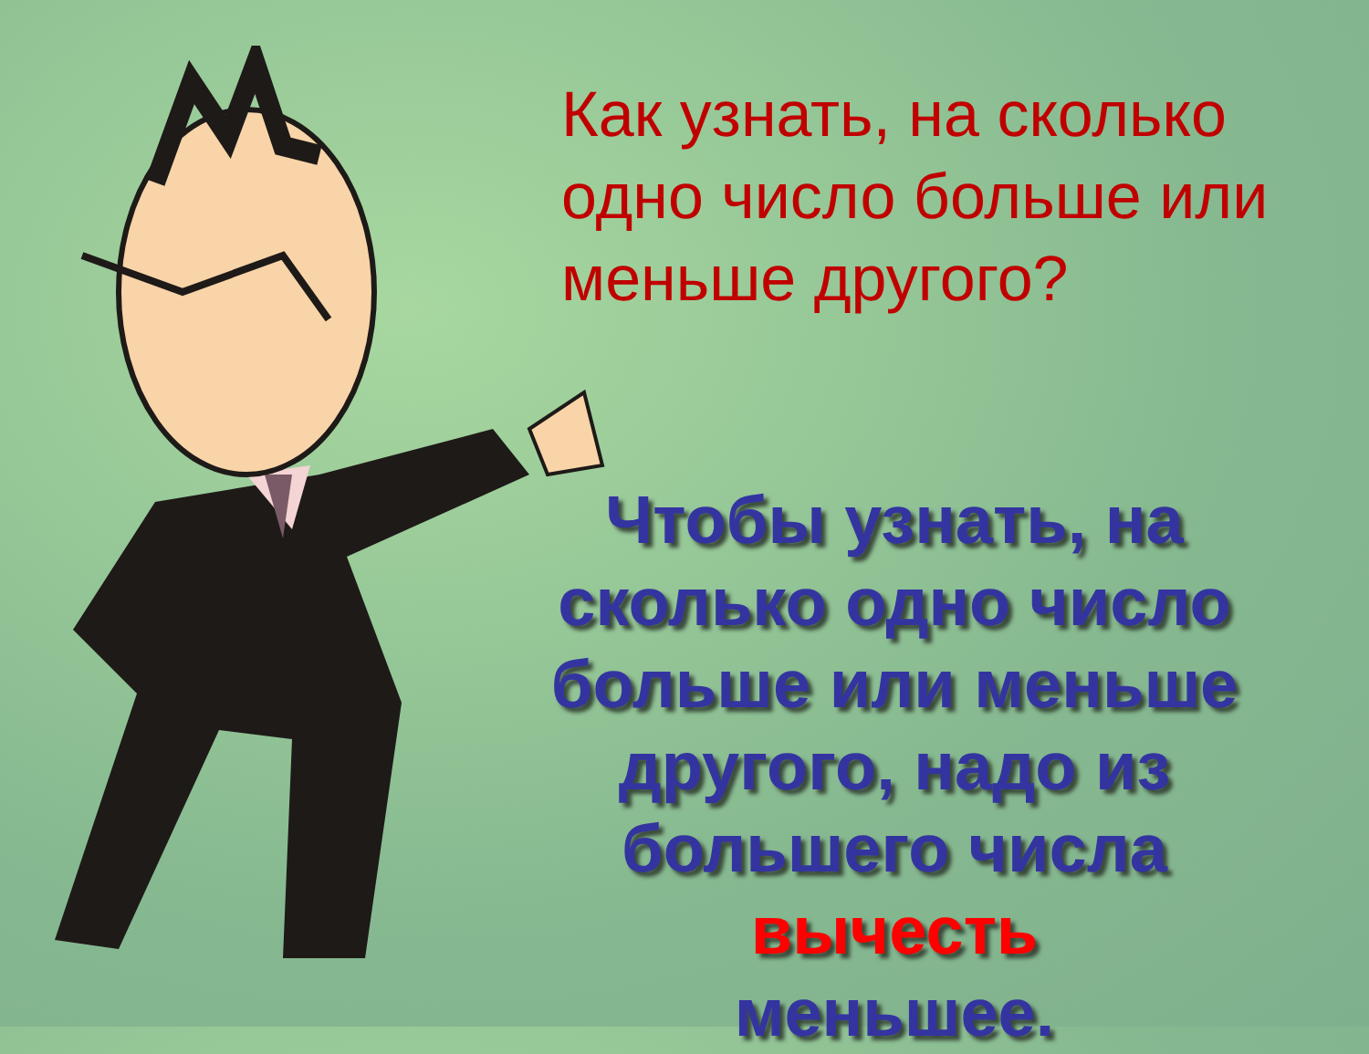Как узнать, на сколько одно число больше или меньше другого?
Чтобы узнать, на сколько одно число больше или меньше другого, надо из большего числа вычесть
меньшее.